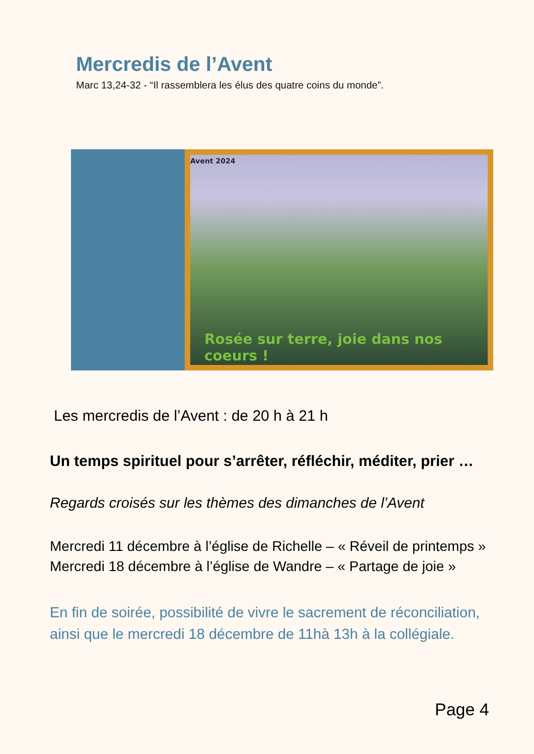Mercredis de l’Avent
Marc 13,24-32 - “Il rassemblera les élus des quatre coins du monde”.
Avent 2024
Rosée sur terre, joie dans nos coeurs !
Les mercredis de l’Avent : de 20 h à 21 h
Un temps spirituel pour s’arrêter, réfléchir, méditer, prier …
Regards croisés sur les thèmes des dimanches de l’Avent
Mercredi 11 décembre à l’église de Richelle – « Réveil de printemps »
Mercredi 18 décembre à l’église de Wandre – « Partage de joie »
En fin de soirée, possibilité de vivre le sacrement de réconciliation, ainsi que le mercredi 18 décembre de 11hà 13h à la collégiale.
Page 4